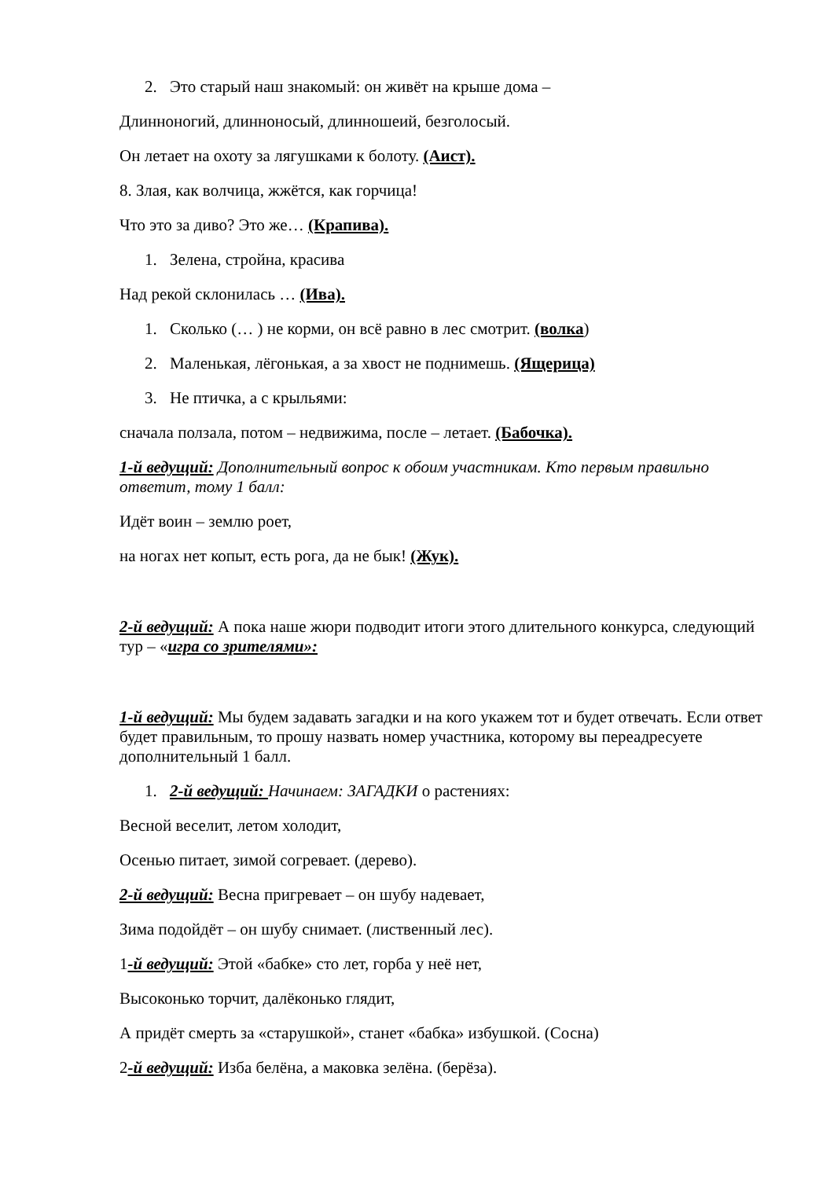2. Это старый наш знакомый: он живёт на крыше дома –
Длинноногий, длинноносый, длинношеий, безголосый.
Он летает на охоту за лягушками к болоту. (Аист).
8. Злая, как волчица, жжётся, как горчица!
Что это за диво? Это же… (Крапива).
1. Зелена, стройна, красива
Над рекой склонилась … (Ива).
1. Сколько (… ) не корми, он всё равно в лес смотрит. (волка)
2. Маленькая, лёгонькая, а за хвост не поднимешь. (Ящерица)
3. Не птичка, а с крыльями:
сначала ползала, потом – недвижима, после – летает. (Бабочка).
1-й ведущий: Дополнительный вопрос к обоим участникам. Кто первым правильно ответит, тому 1 балл:
Идёт воин – землю роет,
на ногах нет копыт, есть рога, да не бык! (Жук).
2-й ведущий: А пока наше жюри подводит итоги этого длительного конкурса, следующий тур – «игра со зрителями»:
1-й ведущий: Мы будем задавать загадки и на кого укажем тот и будет отвечать. Если ответ будет правильным, то прошу назвать номер участника, которому вы переадресуете дополнительный 1 балл.
1. 2-й ведущий: Начинаем: ЗАГАДКИ о растениях:
Весной веселит, летом холодит,
Осенью питает, зимой согревает. (дерево).
2-й ведущий: Весна пригревает – он шубу надевает,
Зима подойдёт – он шубу снимает. (лиственный лес).
1-й ведущий: Этой «бабке» сто лет, горба у неё нет,
Высоконько торчит, далёконько глядит,
А придёт смерть за «старушкой», станет «бабка» избушкой. (Сосна)
2-й ведущий: Изба белёна, а маковка зелёна. (берёза).